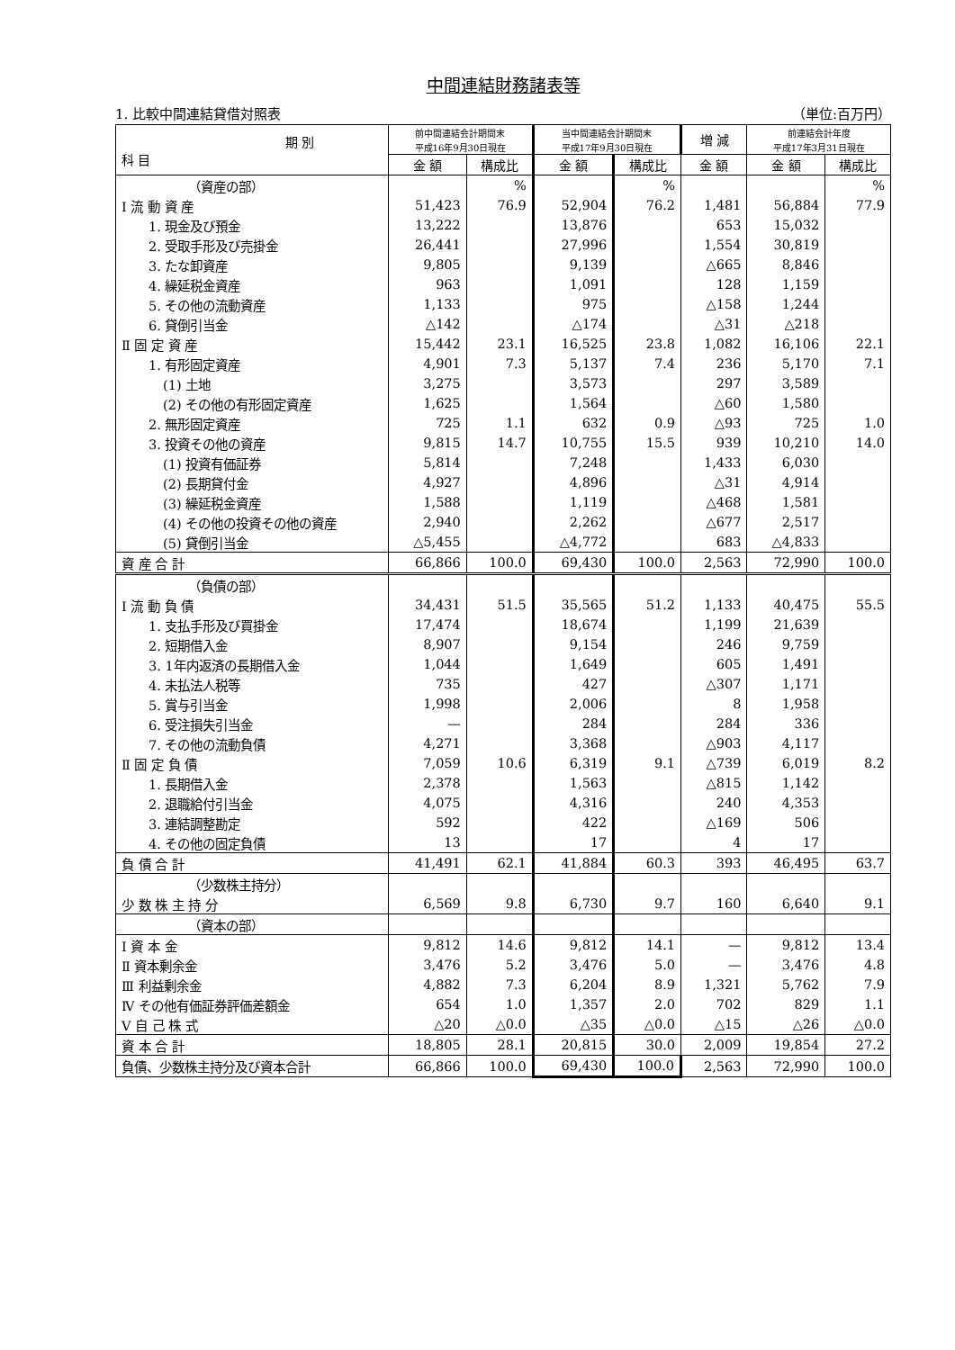中間連結財務諸表等
1. 比較中間連結貸借対照表 （単位:百万円）
| 期 別 科 目 | 前中間連結会計期間末 平成16年9月30日現在 | | 当中間連結会計期間末 平成17年9月30日現在 | | 増 減 | 前連結会計年度 平成17年3月31日現在 | |
| --- | --- | --- | --- | --- | --- | --- | --- |
| | 金 額 | 構成比 | 金 額 | 構成比 | 金 額 | 金 額 | 構成比 |
| （資産の部） | | % | | % | | | % |
| Ⅰ 流 動 資 産 | 51,423 | 76.9 | 52,904 | 76.2 | 1,481 | 56,884 | 77.9 |
| 1. 現金及び預金 | 13,222 | | 13,876 | | 653 | 15,032 | |
| 2. 受取手形及び売掛金 | 26,441 | | 27,996 | | 1,554 | 30,819 | |
| 3. たな卸資産 | 9,805 | | 9,139 | | △665 | 8,846 | |
| 4. 繰延税金資産 | 963 | | 1,091 | | 128 | 1,159 | |
| 5. その他の流動資産 | 1,133 | | 975 | | △158 | 1,244 | |
| 6. 貸倒引当金 | △142 | | △174 | | △31 | △218 | |
| Ⅱ 固 定 資 産 | 15,442 | 23.1 | 16,525 | 23.8 | 1,082 | 16,106 | 22.1 |
| 1. 有形固定資産 | 4,901 | 7.3 | 5,137 | 7.4 | 236 | 5,170 | 7.1 |
| (1) 土地 | 3,275 | | 3,573 | | 297 | 3,589 | |
| (2) その他の有形固定資産 | 1,625 | | 1,564 | | △60 | 1,580 | |
| 2. 無形固定資産 | 725 | 1.1 | 632 | 0.9 | △93 | 725 | 1.0 |
| 3. 投資その他の資産 | 9,815 | 14.7 | 10,755 | 15.5 | 939 | 10,210 | 14.0 |
| (1) 投資有価証券 | 5,814 | | 7,248 | | 1,433 | 6,030 | |
| (2) 長期貸付金 | 4,927 | | 4,896 | | △31 | 4,914 | |
| (3) 繰延税金資産 | 1,588 | | 1,119 | | △468 | 1,581 | |
| (4) その他の投資その他の資産 | 2,940 | | 2,262 | | △677 | 2,517 | |
| (5) 貸倒引当金 | △5,455 | | △4,772 | | 683 | △4,833 | |
| 資 産 合 計 | 66,866 | 100.0 | 69,430 | 100.0 | 2,563 | 72,990 | 100.0 |
| （負債の部） | | | | | | | |
| Ⅰ 流 動 負 債 | 34,431 | 51.5 | 35,565 | 51.2 | 1,133 | 40,475 | 55.5 |
| 1. 支払手形及び買掛金 | 17,474 | | 18,674 | | 1,199 | 21,639 | |
| 2. 短期借入金 | 8,907 | | 9,154 | | 246 | 9,759 | |
| 3. 1年内返済の長期借入金 | 1,044 | | 1,649 | | 605 | 1,491 | |
| 4. 未払法人税等 | 735 | | 427 | | △307 | 1,171 | |
| 5. 賞与引当金 | 1,998 | | 2,006 | | 8 | 1,958 | |
| 6. 受注損失引当金 | — | | 284 | | 284 | 336 | |
| 7. その他の流動負債 | 4,271 | | 3,368 | | △903 | 4,117 | |
| Ⅱ 固 定 負 債 | 7,059 | 10.6 | 6,319 | 9.1 | △739 | 6,019 | 8.2 |
| 1. 長期借入金 | 2,378 | | 1,563 | | △815 | 1,142 | |
| 2. 退職給付引当金 | 4,075 | | 4,316 | | 240 | 4,353 | |
| 3. 連結調整勘定 | 592 | | 422 | | △169 | 506 | |
| 4. その他の固定負債 | 13 | | 17 | | 4 | 17 | |
| 負 債 合 計 | 41,491 | 62.1 | 41,884 | 60.3 | 393 | 46,495 | 63.7 |
| （少数株主持分） | | | | | | | |
| 少 数 株 主 持 分 | 6,569 | 9.8 | 6,730 | 9.7 | 160 | 6,640 | 9.1 |
| （資本の部） | | | | | | | |
| Ⅰ 資 本 金 | 9,812 | 14.6 | 9,812 | 14.1 | — | 9,812 | 13.4 |
| Ⅱ 資本剰余金 | 3,476 | 5.2 | 3,476 | 5.0 | — | 3,476 | 4.8 |
| Ⅲ 利益剰余金 | 4,882 | 7.3 | 6,204 | 8.9 | 1,321 | 5,762 | 7.9 |
| Ⅳ その他有価証券評価差額金 | 654 | 1.0 | 1,357 | 2.0 | 702 | 829 | 1.1 |
| Ⅴ 自 己 株 式 | △20 | △0.0 | △35 | △0.0 | △15 | △26 | △0.0 |
| 資 本 合 計 | 18,805 | 28.1 | 20,815 | 30.0 | 2,009 | 19,854 | 27.2 |
| 負債、少数株主持分及び資本合計 | 66,866 | 100.0 | 69,430 | 100.0 | 2,563 | 72,990 | 100.0 |